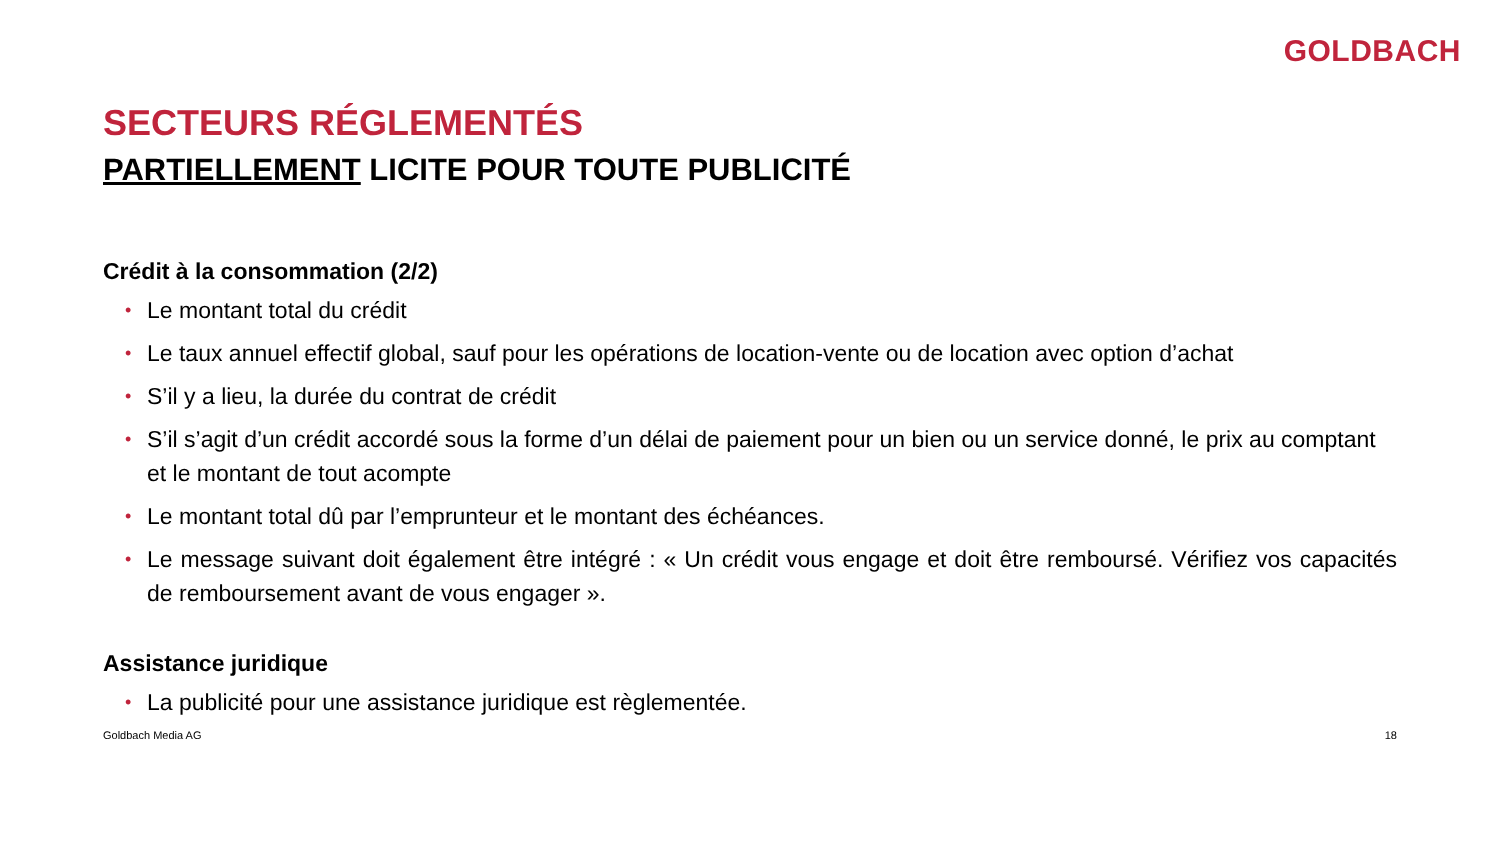GOLDBACH
SECTEURS RÉGLEMENTÉS
PARTIELLEMENT LICITE POUR TOUTE PUBLICITÉ
Crédit à la consommation (2/2)
• Le montant total du crédit
• Le taux annuel effectif global, sauf pour les opérations de location-vente ou de location avec option d’achat
• S’il y a lieu, la durée du contrat de crédit
• S’il s’agit d’un crédit accordé sous la forme d’un délai de paiement pour un bien ou un service donné, le prix au comptant et le montant de tout acompte
• Le montant total dû par l’emprunteur et le montant des échéances.
• Le message suivant doit également être intégré : « Un crédit vous engage et doit être remboursé. Vérifiez vos capacités de remboursement avant de vous engager ».
Assistance juridique
• La publicité pour une assistance juridique est règlementée.
Goldbach Media AG 18